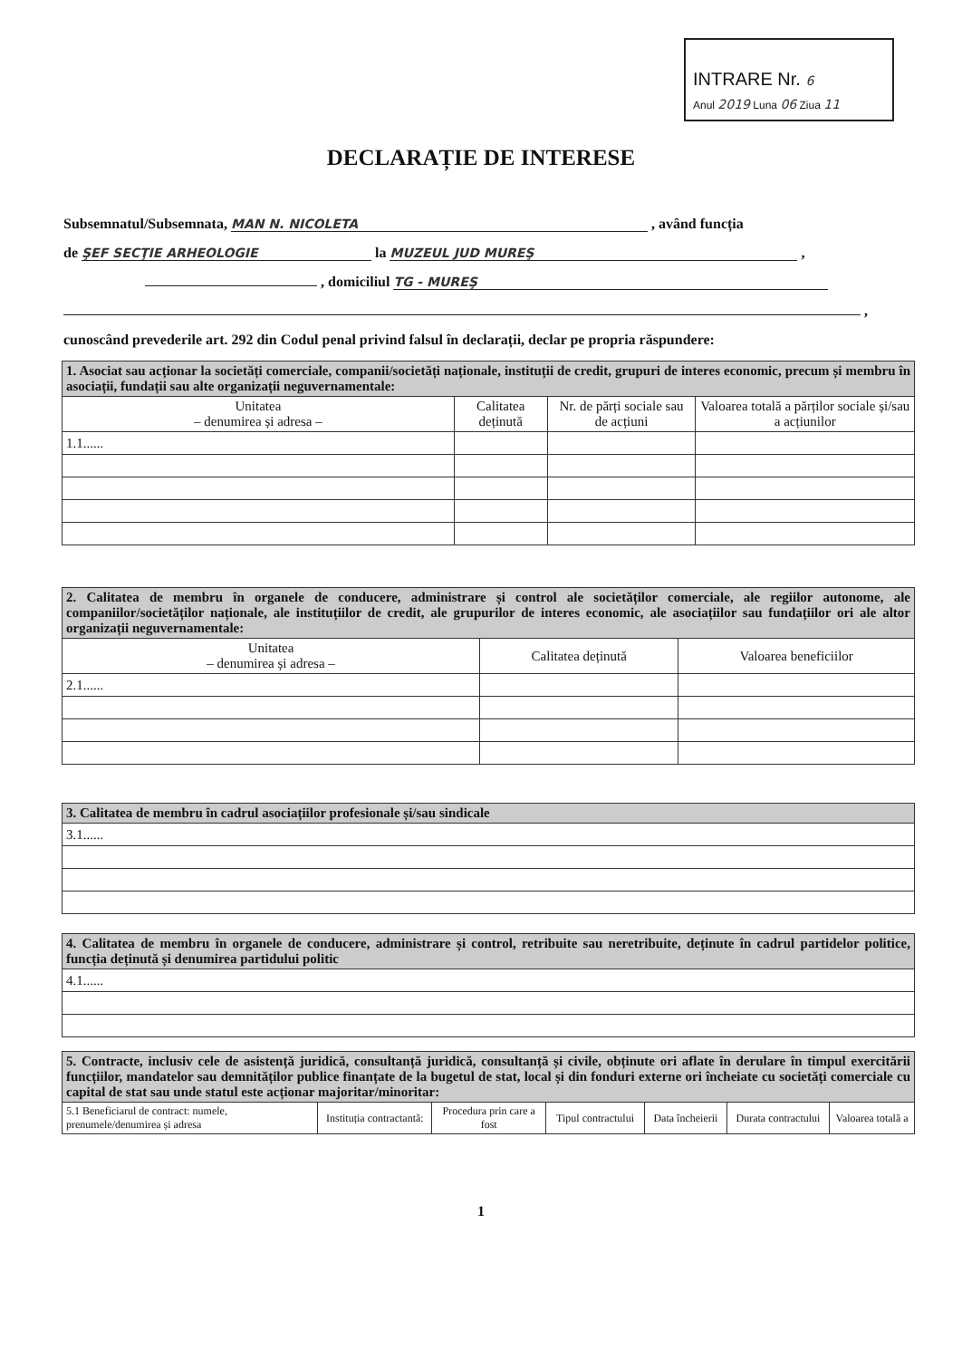INTRARE Nr. 6
Anul 2019 Luna 06 Ziua 11
DECLARAȚIE DE INTERESE
Subsemnatul/Subsemnata, MAN N. NICOLETA , având funcția
de ŞEF SECŢIE ARHEOLOGIE la MUZEUL JUD MUREŞ ,
, domiciliul TG - MUREŞ
,
cunoscând prevederile art. 292 din Codul penal privind falsul în declarații, declar pe propria răspundere:
| 1. Asociat sau acționar la societăți comerciale, companii/societăți naționale, instituții de credit, grupuri de interes economic, precum și membru în asociații, fundații sau alte organizații neguvernamentale: | | | |
| Unitatea – denumirea și adresa – | Calitatea deținută | Nr. de părți sociale sau de acțiuni | Valoarea totală a părților sociale și/sau a acțiunilor |
| 1.1...... | | | |
| 2. Calitatea de membru în organele de conducere, administrare și control ale societăților comerciale, ale regiilor autonome, ale companiilor/societăților naționale, ale instituțiilor de credit, ale grupurilor de interes economic, ale asociațiilor sau fundațiilor ori ale altor organizații neguvernamentale: | | |
| Unitatea – denumirea și adresa – | Calitatea deținută | Valoarea beneficiilor |
| 2.1...... | | |
| 3. Calitatea de membru în cadrul asociațiilor profesionale și/sau sindicale |
| 3.1...... |
| 4. Calitatea de membru în organele de conducere, administrare și control, retribuite sau neretribuite, deținute în cadrul partidelor politice, funcția deținută și denumirea partidului politic |
| 4.1...... |
| 5. Contracte, inclusiv cele de asistență juridică, consultanță juridică, consultanță și civile, obținute ori aflate în derulare în timpul exercitării funcțiilor, mandatelor sau demnităților publice finanțate de la bugetul de stat, local și din fonduri externe ori încheiate cu societăți comerciale cu capital de stat sau unde statul este acționar majoritar/minoritar: | | | | | | |
| 5.1 Beneficiarul de contract: numele, prenumele/denumirea și adresa | Instituția contractantă: | Procedura prin care a fost | Tipul contractului | Data încheierii | Durata contractului | Valoarea totală a |
1